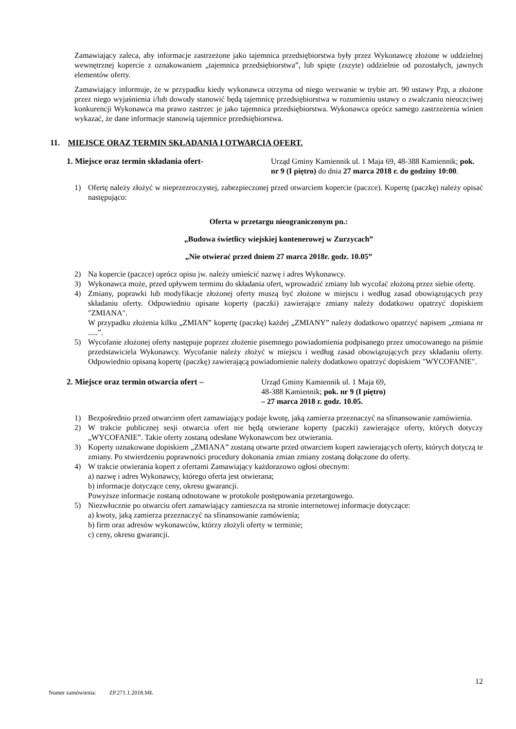Zamawiający zaleca, aby informacje zastrzeżone jako tajemnica przedsiębiorstwa były przez Wykonawcę złożone w oddzielnej wewnętrznej kopercie z oznakowaniem „tajemnica przedsiębiorstwa”, lub spięte (zszyte) oddzielnie od pozostałych, jawnych elementów oferty.
Zamawiający informuje, że w przypadku kiedy wykonawca otrzyma od niego wezwanie w trybie art. 90 ustawy Pzp, a złożone przez niego wyjaśnienia i/lub dowody stanowić będą tajemnicę przedsiębiorstwa w rozumieniu ustawy o zwalczaniu nieuczciwej konkurencji Wykonawca ma prawo zastrzec je jako tajemnica przedsiębiorstwa. Wykonawca oprócz samego zastrzeżenia winien wykazać, że dane informacje stanowią tajemnice przedsiębiorstwa.
11. MIEJSCE ORAZ TERMIN SKŁADANIA I OTWARCIA OFERT.
1. Miejsce oraz termin składania ofert- Urząd Gminy Kamiennik ul. 1 Maja 69, 48-388 Kamiennik; pok. nr 9 (I piętro) do dnia 27 marca 2018 r. do godziny 10:00.
1) Ofertę należy złożyć w nieprzezroczystej, zabezpieczonej przed otwarciem kopercie (paczce). Kopertę (paczkę) należy opisać następująco:
Oferta w przetargu nieograniczonym pn.:
„Budowa świetlicy wiejskiej kontenerowej w Zurzycach”
„Nie otwierać przed dniem 27 marca 2018r. godz. 10.05”
2) Na kopercie (paczce) oprócz opisu jw. należy umieścić nazwę i adres Wykonawcy.
3) Wykonawca może, przed upływem terminu do składania ofert, wprowadzić zmiany lub wycofać złożoną przez siebie ofertę.
4) Zmiany, poprawki lub modyfikacje złożonej oferty muszą być złożone w miejscu i według zasad obowiązujących przy składaniu oferty. Odpowiednio opisane koperty (paczki) zawierające zmiany należy dodatkowo opatrzyć dopiskiem "ZMIANA".
W przypadku złożenia kilku „ZMIAN” kopertę (paczkę) każdej „ZMIANY” należy dodatkowo opatrzyć napisem „zmiana nr .....”.
5) Wycofanie złożonej oferty następuje poprzez złożenie pisemnego powiadomienia podpisanego przez umocowanego na piśmie przedstawiciela Wykonawcy. Wycofanie należy złożyć w miejscu i według zasad obowiązujących przy składaniu oferty. Odpowiednio opisaną kopertę (paczkę) zawierającą powiadomienie należy dodatkowo opatrzyć dopiskiem "WYCOFANIE".
2. Miejsce oraz termin otwarcia ofert – Urząd Gminy Kamiennik ul. 1 Maja 69,
48-388 Kamiennik; pok. nr 9 (I piętro)
– 27 marca 2018 r. godz. 10.05.
1) Bezpośrednio przed otwarciem ofert zamawiający podaje kwotę, jaką zamierza przeznaczyć na sfinansowanie zamówienia.
2) W trakcie publicznej sesji otwarcia ofert nie będą otwierane koperty (paczki) zawierające oferty, których dotyczy „WYCOFANIE”. Takie oferty zostaną odesłane Wykonawcom bez otwierania.
3) Koperty oznakowane dopiskiem „ZMIANA” zostaną otwarte przed otwarciem kopert zawierających oferty, których dotyczą te zmiany. Po stwierdzeniu poprawności procedury dokonania zmian zmiany zostaną dołączone do oferty.
4) W trakcie otwierania kopert z ofertami Zamawiający każdorazowo ogłosi obecnym:
a) nazwę i adres Wykonawcy, którego oferta jest otwierana;
b) informacje dotyczące ceny, okresu gwarancji.
Powyższe informacje zostaną odnotowane w protokole postępowania przetargowego.
5) Niezwłocznie po otwarciu ofert zamawiający zamieszcza na stronie internetowej informacje dotyczące:
a) kwoty, jaką zamierza przeznaczyć na sfinansowanie zamówienia;
b) firm oraz adresów wykonawców, którzy złożyli oferty w terminie;
c) ceny, okresu gwarancji.
12
Numer zamówienia: ZP.271.1.2018.MŁ